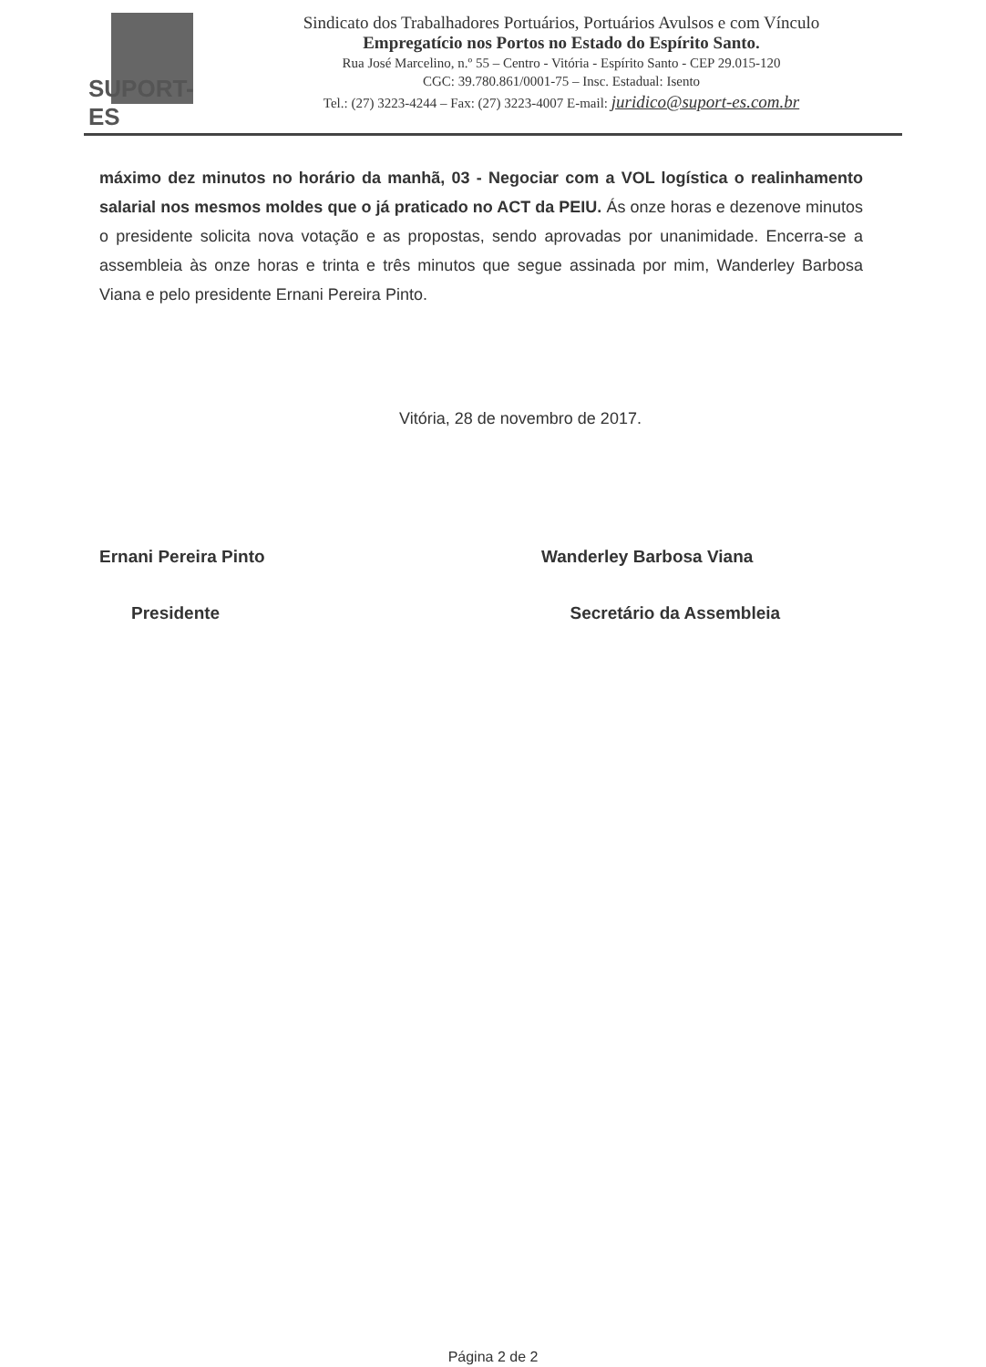SUPORT-ES
Sindicato dos Trabalhadores Portuários, Portuários Avulsos e com Vínculo
Empregatício nos Portos no Estado do Espírito Santo.
Rua José Marcelino, n.º 55 – Centro - Vitória - Espírito Santo - CEP 29.015-120
CGC: 39.780.861/0001-75 – Insc. Estadual: Isento
Tel.: (27) 3223-4244 – Fax: (27) 3223-4007 E-mail: juridico@suport-es.com.br
máximo dez minutos no horário da manhã, 03 - Negociar com a VOL logística o realinhamento salarial nos mesmos moldes que o já praticado no ACT da PEIU. Ás onze horas e dezenove minutos o presidente solicita nova votação e as propostas, sendo aprovadas por unanimidade. Encerra-se a assembleia às onze horas e trinta e três minutos que segue assinada por mim, Wanderley Barbosa Viana e pelo presidente Ernani Pereira Pinto.
Vitória, 28 de novembro de 2017.
Ernani Pereira Pinto Wanderley Barbosa Viana
Presidente Secretário da Assembleia
Página 2 de 2